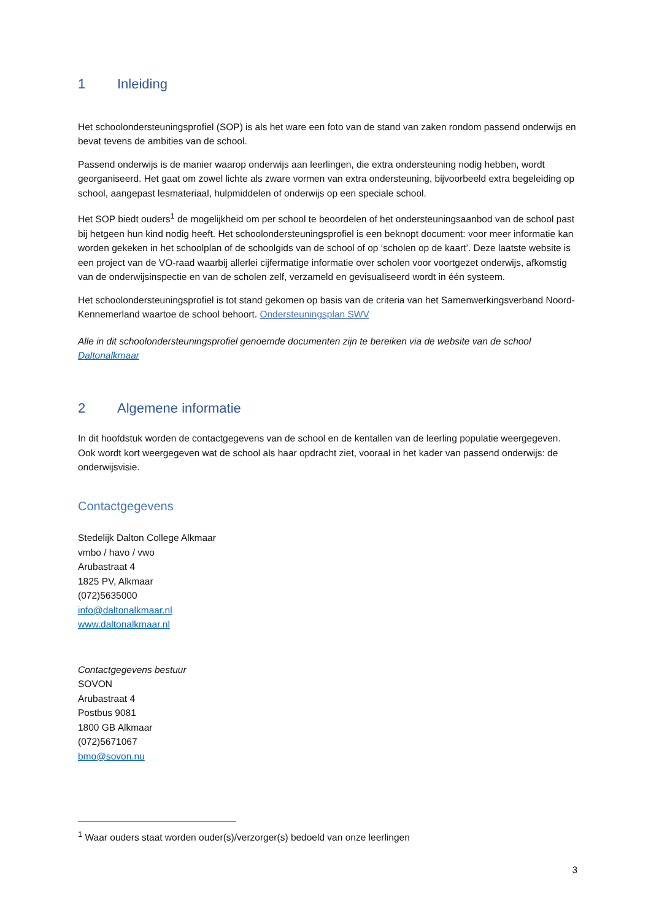1 Inleiding
Het schoolondersteuningsprofiel (SOP) is als het ware een foto van de stand van zaken rondom passend onderwijs en bevat tevens de ambities van de school.
Passend onderwijs is de manier waarop onderwijs aan leerlingen, die extra ondersteuning nodig hebben, wordt georganiseerd. Het gaat om zowel lichte als zware vormen van extra ondersteuning, bijvoorbeeld extra begeleiding op school, aangepast lesmateriaal, hulpmiddelen of onderwijs op een speciale school.
Het SOP biedt ouders<sup>1</sup> de mogelijkheid om per school te beoordelen of het ondersteuningsaanbod van de school past bij hetgeen hun kind nodig heeft. Het schoolondersteuningsprofiel is een beknopt document: voor meer informatie kan worden gekeken in het schoolplan of de schoolgids van de school of op ‘scholen op de kaart’. Deze laatste website is een project van de VO-raad waarbij allerlei cijfermatige informatie over scholen voor voortgezet onderwijs, afkomstig van de onderwijsinspectie en van de scholen zelf, verzameld en gevisualiseerd wordt in één systeem.
Het schoolondersteuningsprofiel is tot stand gekomen op basis van de criteria van het Samenwerkingsverband Noord-Kennemerland waartoe de school behoort. Ondersteuningsplan SWV
Alle in dit schoolondersteuningsprofiel genoemde documenten zijn te bereiken via de website van de school Daltonalkmaar
2 Algemene informatie
In dit hoofdstuk worden de contactgegevens van de school en de kentallen van de leerling populatie weergegeven. Ook wordt kort weergegeven wat de school als haar opdracht ziet, vooraal in het kader van passend onderwijs: de onderwijsvisie.
Contactgegevens
Stedelijk Dalton College Alkmaar
vmbo / havo / vwo
Arubastraat 4
1825 PV, Alkmaar
(072)5635000
info@daltonalkmaar.nl
www.daltonalkmaar.nl
Contactgegevens bestuur
SOVON
Arubastraat 4
Postbus 9081
1800 GB Alkmaar
(072)5671067
bmo@sovon.nu
<sup>1</sup> Waar ouders staat worden ouder(s)/verzorger(s) bedoeld van onze leerlingen
3